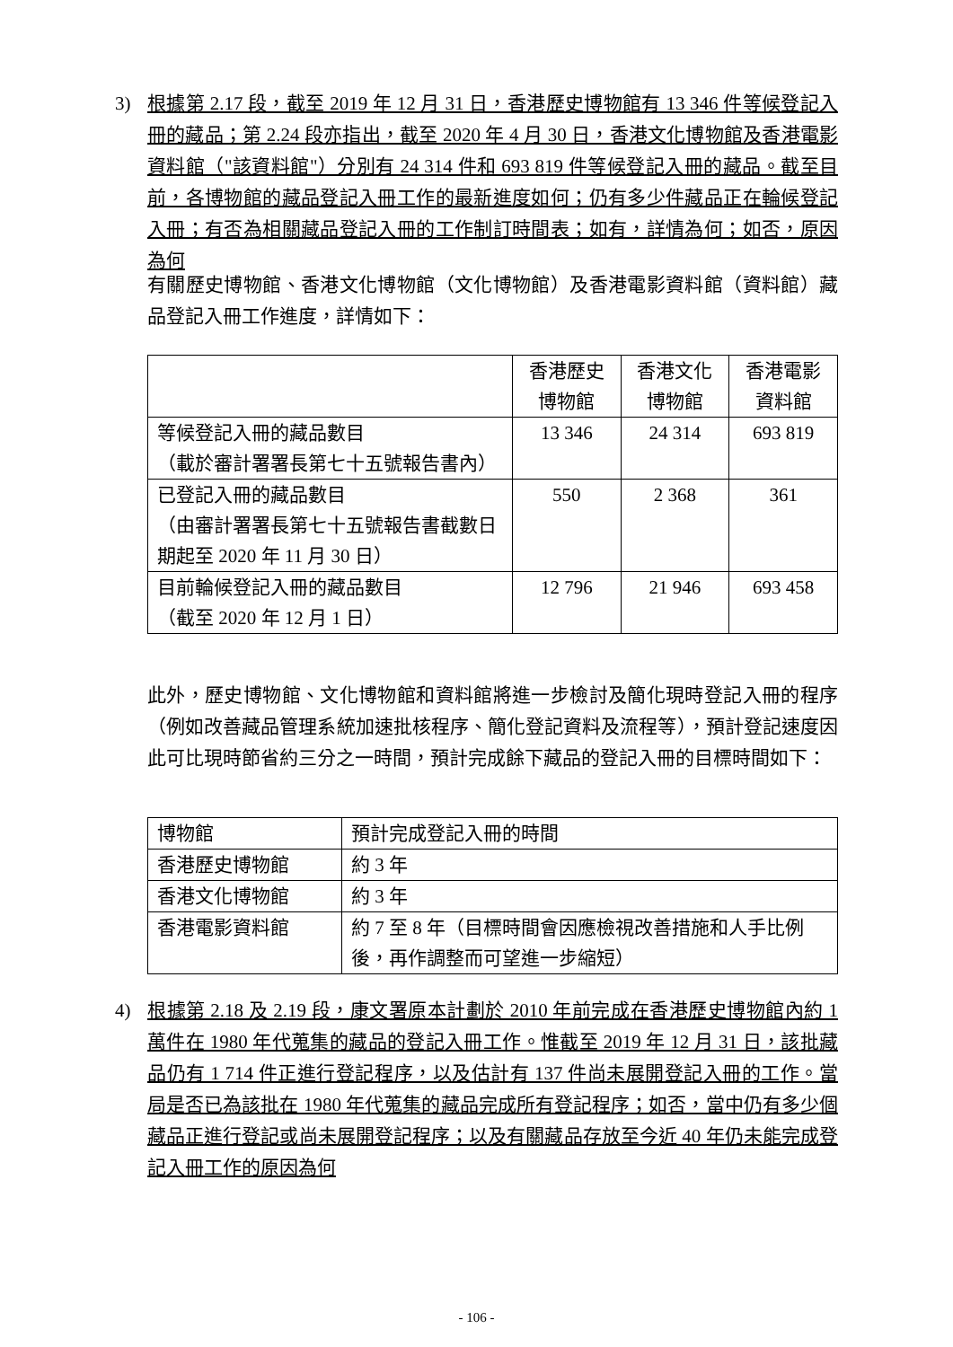3) 根據第 2.17 段，截至 2019 年 12 月 31 日，香港歷史博物館有 13 346 件等候登記入冊的藏品；第 2.24 段亦指出，截至 2020 年 4 月 30 日，香港文化博物館及香港電影資料館（"該資料館"）分別有 24 314 件和 693 819 件等候登記入冊的藏品。截至目前，各博物館的藏品登記入冊工作的最新進度如何；仍有多少件藏品正在輪候登記入冊；有否為相關藏品登記入冊的工作制訂時間表；如有，詳情為何；如否，原因為何
有關歷史博物館、香港文化博物館（文化博物館）及香港電影資料館（資料館）藏品登記入冊工作進度，詳情如下：
| | 香港歷史 博物館 | 香港文化 博物館 | 香港電影 資料館 |
| 等候登記入冊的藏品數目 （載於審計署署長第七十五號報告書內） | 13 346 | 24 314 | 693 819 |
| 已登記入冊的藏品數目 （由審計署署長第七十五號報告書截數日期起至 2020 年 11 月 30 日） | 550 | 2 368 | 361 |
| 目前輪候登記入冊的藏品數目 （截至 2020 年 12 月 1 日） | 12 796 | 21 946 | 693 458 |
此外，歷史博物館、文化博物館和資料館將進一步檢討及簡化現時登記入冊的程序（例如改善藏品管理系統加速批核程序、簡化登記資料及流程等），預計登記速度因此可比現時節省約三分之一時間，預計完成餘下藏品的登記入冊的目標時間如下：
| 博物館 | 預計完成登記入冊的時間 |
| 香港歷史博物館 | 約 3 年 |
| 香港文化博物館 | 約 3 年 |
| 香港電影資料館 | 約 7 至 8 年（目標時間會因應檢視改善措施和人手比例後，再作調整而可望進一步縮短） |
4) 根據第 2.18 及 2.19 段，康文署原本計劃於 2010 年前完成在香港歷史博物館內約 1 萬件在 1980 年代蒐集的藏品的登記入冊工作。惟截至 2019 年 12 月 31 日，該批藏品仍有 1 714 件正進行登記程序，以及估計有 137 件尚未展開登記入冊的工作。當局是否已為該批在 1980 年代蒐集的藏品完成所有登記程序；如否，當中仍有多少個藏品正進行登記或尚未展開登記程序；以及有關藏品存放至今近 40 年仍未能完成登記入冊工作的原因為何
- 106 -